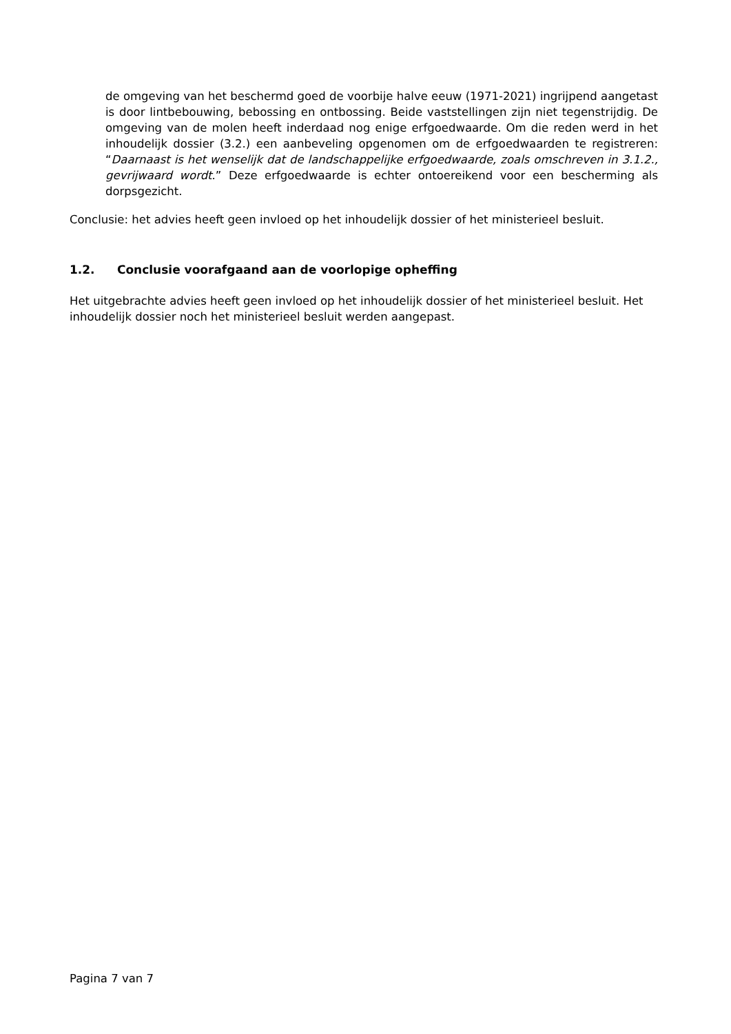de omgeving van het beschermd goed de voorbije halve eeuw (1971-2021) ingrijpend aangetast is door lintbebouwing, bebossing en ontbossing. Beide vaststellingen zijn niet tegenstrijdig. De omgeving van de molen heeft inderdaad nog enige erfgoedwaarde. Om die reden werd in het inhoudelijk dossier (3.2.) een aanbeveling opgenomen om de erfgoedwaarden te registreren: “Daarnaast is het wenselijk dat de landschappelijke erfgoedwaarde, zoals omschreven in 3.1.2., gevrijwaard wordt.” Deze erfgoedwaarde is echter ontoereikend voor een bescherming als dorpsgezicht.
Conclusie: het advies heeft geen invloed op het inhoudelijk dossier of het ministerieel besluit.
1.2. Conclusie voorafgaand aan de voorlopige opheffing
Het uitgebrachte advies heeft geen invloed op het inhoudelijk dossier of het ministerieel besluit. Het inhoudelijk dossier noch het ministerieel besluit werden aangepast.
Pagina 7 van 7